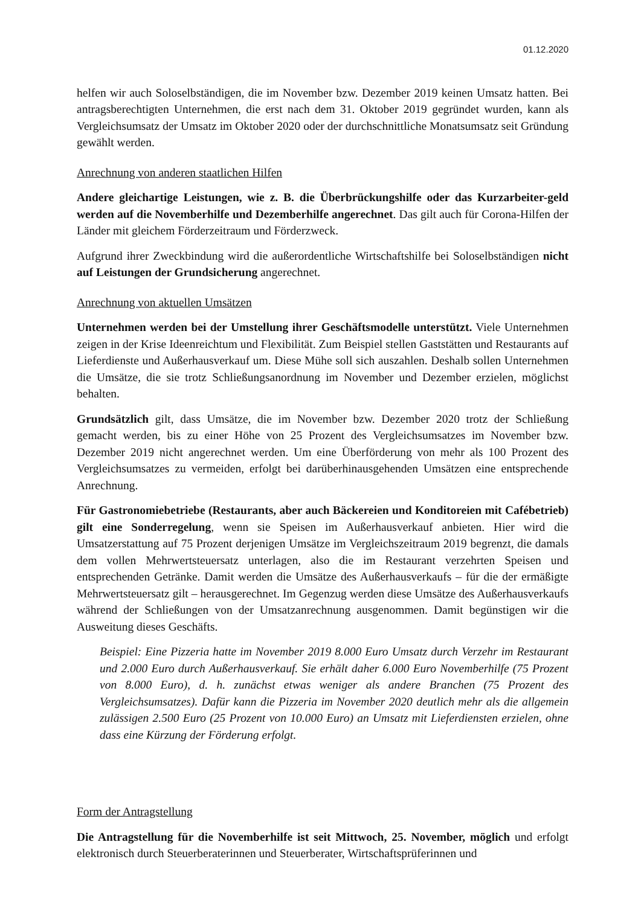01.12.2020
helfen wir auch Soloselbständigen, die im November bzw. Dezember 2019 keinen Umsatz hatten. Bei antragsberechtigten Unternehmen, die erst nach dem 31. Oktober 2019 gegründet wurden, kann als Vergleichsumsatz der Umsatz im Oktober 2020 oder der durchschnittliche Monatsumsatz seit Gründung gewählt werden.
Anrechnung von anderen staatlichen Hilfen
Andere gleichartige Leistungen, wie z. B. die Überbrückungshilfe oder das Kurzarbeiter-geld werden auf die Novemberhilfe und Dezemberhilfe angerechnet. Das gilt auch für Corona-Hilfen der Länder mit gleichem Förderzeitraum und Förderzweck.
Aufgrund ihrer Zweckbindung wird die außerordentliche Wirtschaftshilfe bei Soloselbständigen nicht auf Leistungen der Grundsicherung angerechnet.
Anrechnung von aktuellen Umsätzen
Unternehmen werden bei der Umstellung ihrer Geschäftsmodelle unterstützt. Viele Unternehmen zeigen in der Krise Ideenreichtum und Flexibilität. Zum Beispiel stellen Gaststätten und Restaurants auf Lieferdienste und Außerhausverkauf um. Diese Mühe soll sich auszahlen. Deshalb sollen Unternehmen die Umsätze, die sie trotz Schließungsanordnung im November und Dezember erzielen, möglichst behalten.
Grundsätzlich gilt, dass Umsätze, die im November bzw. Dezember 2020 trotz der Schließung gemacht werden, bis zu einer Höhe von 25 Prozent des Vergleichsumsatzes im November bzw. Dezember 2019 nicht angerechnet werden. Um eine Überförderung von mehr als 100 Prozent des Vergleichsumsatzes zu vermeiden, erfolgt bei darüberhinausgehenden Umsätzen eine entsprechende Anrechnung.
Für Gastronomiebetriebe (Restaurants, aber auch Bäckereien und Konditoreien mit Cafébetrieb) gilt eine Sonderregelung, wenn sie Speisen im Außerhausverkauf anbieten. Hier wird die Umsatzerstattung auf 75 Prozent derjenigen Umsätze im Vergleichszeitraum 2019 begrenzt, die damals dem vollen Mehrwertsteuersatz unterlagen, also die im Restaurant verzehrten Speisen und entsprechenden Getränke. Damit werden die Umsätze des Außerhausverkaufs – für die der ermäßigte Mehrwertsteuersatz gilt – herausgerechnet. Im Gegenzug werden diese Umsätze des Außerhausverkaufs während der Schließungen von der Umsatzanrechnung ausgenommen. Damit begünstigen wir die Ausweitung dieses Geschäfts.
Beispiel: Eine Pizzeria hatte im November 2019 8.000 Euro Umsatz durch Verzehr im Restaurant und 2.000 Euro durch Außerhausverkauf. Sie erhält daher 6.000 Euro Novemberhilfe (75 Prozent von 8.000 Euro), d. h. zunächst etwas weniger als andere Branchen (75 Prozent des Vergleichsumsatzes). Dafür kann die Pizzeria im November 2020 deutlich mehr als die allgemein zulässigen 2.500 Euro (25 Prozent von 10.000 Euro) an Umsatz mit Lieferdiensten erzielen, ohne dass eine Kürzung der Förderung erfolgt.
Form der Antragstellung
Die Antragstellung für die Novemberhilfe ist seit Mittwoch, 25. November, möglich und erfolgt elektronisch durch Steuerberaterinnen und Steuerberater, Wirtschaftsprüferinnen und